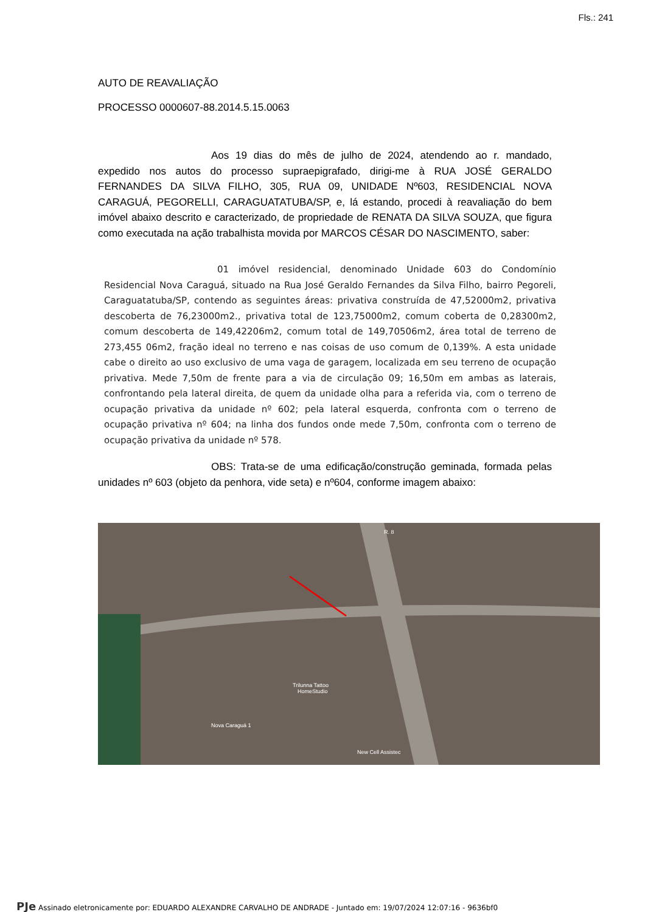Fls.: 241
AUTO DE REAVALIAÇÃO
PROCESSO 0000607-88.2014.5.15.0063
Aos 19 dias do mês de julho de 2024, atendendo ao r. mandado, expedido nos autos do processo supraepigrafado, dirigi-me à RUA JOSÉ GERALDO FERNANDES DA SILVA FILHO, 305, RUA 09, UNIDADE Nº603, RESIDENCIAL NOVA CARAGUÁ, PEGORELLI, CARAGUATATUBA/SP, e, lá estando, procedi à reavaliação do bem imóvel abaixo descrito e caracterizado, de propriedade de RENATA DA SILVA SOUZA, que figura como executada na ação trabalhista movida por MARCOS CÉSAR DO NASCIMENTO, saber:
01 imóvel residencial, denominado Unidade 603 do Condomínio Residencial Nova Caraguá, situado na Rua José Geraldo Fernandes da Silva Filho, bairro Pegoreli, Caraguatatuba/SP, contendo as seguintes áreas: privativa construída de 47,52000m2, privativa descoberta de 76,23000m2., privativa total de 123,75000m2, comum coberta de 0,28300m2, comum descoberta de 149,42206m2, comum total de 149,70506m2, área total de terreno de 273,455 06m2, fração ideal no terreno e nas coisas de uso comum de 0,139%. A esta unidade cabe o direito ao uso exclusivo de uma vaga de garagem, localizada em seu terreno de ocupação privativa. Mede 7,50m de frente para a via de circulação 09; 16,50m em ambas as laterais, confrontando pela lateral direita, de quem da unidade olha para a referida via, com o terreno de ocupação privativa da unidade nº 602; pela lateral esquerda, confronta com o terreno de ocupação privativa nº 604; na linha dos fundos onde mede 7,50m, confronta com o terreno de ocupação privativa da unidade nº 578.
OBS: Trata-se de uma edificação/construção geminada, formada pelas unidades nº 603 (objeto da penhora, vide seta) e nº604, conforme imagem abaixo:
R. 8
Trilunna Tattoo
HomeStudio
Nova Caraguá 1
New Cell Assistec
PJe Assinado eletronicamente por: EDUARDO ALEXANDRE CARVALHO DE ANDRADE - Juntado em: 19/07/2024 12:07:16 - 9636bf0